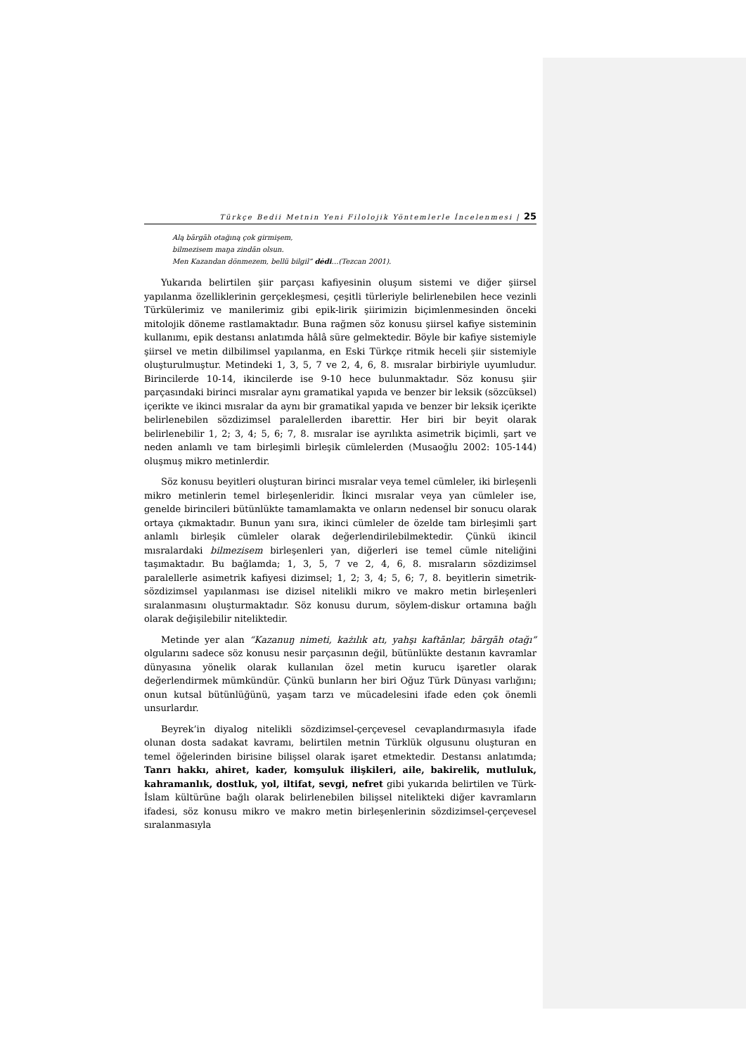Türkçe Bedii Metnin Yeni Filolojik Yöntemlerle İncelenmesi | 25
Alą bārgāh otağıną çok girmişem,
bilmezisem maŋa zindān olsun.
Men Kazandan dönmezem, bellü bilgil” dėdi…(Tezcan 2001).
Yukarıda belirtilen şiir parçası kafiyesinin oluşum sistemi ve diğer şiirsel yapılanma özelliklerinin gerçekleşmesi, çeşitli türleriyle belirlenebilen hece vezinli Türkülerimiz ve manilerimiz gibi epik-lirik şiirimizin biçimlenmesinden önceki mitolojik döneme rastlamaktadır. Buna rağmen söz konusu şiirsel kafiye sisteminin kullanımı, epik destansı anlatımda hâlâ süre gelmektedir. Böyle bir kafiye sistemiyle şiirsel ve metin dilbilimsel yapılanma, en Eski Türkçe ritmik heceli şiir sistemiyle oluşturulmuştur. Metindeki 1, 3, 5, 7 ve 2, 4, 6, 8. mısralar birbiriyle uyumludur. Birincilerde 10-14, ikincilerde ise 9-10 hece bulunmaktadır. Söz konusu şiir parçasındaki birinci mısralar aynı gramatikal yapıda ve benzer bir leksik (sözcüksel) içerikte ve ikinci mısralar da aynı bir gramatikal yapıda ve benzer bir leksik içerikte belirlenebilen sözdizimsel paralellerden ibarettir. Her biri bir beyit olarak belirlenebilir 1, 2; 3, 4; 5, 6; 7, 8. mısralar ise ayrılıkta asimetrik biçimli, şart ve neden anlamlı ve tam birleşimli birleşik cümlelerden (Musaoğlu 2002: 105-144) oluşmuş mikro metinlerdir.
Söz konusu beyitleri oluşturan birinci mısralar veya temel cümleler, iki birleşenli mikro metinlerin temel birleşenleridir. İkinci mısralar veya yan cümleler ise, genelde birincileri bütünlükte tamamlamakta ve onların nedensel bir sonucu olarak ortaya çıkmaktadır. Bunun yanı sıra, ikinci cümleler de özelde tam birleşimli şart anlamlı birleşik cümleler olarak değerlendirilebilmektedir. Çünkü ikincil mısralardaki bilmezisem birleşenleri yan, diğerleri ise temel cümle niteliğini taşımaktadır. Bu bağlamda; 1, 3, 5, 7 ve 2, 4, 6, 8. mısraların sözdizimsel paralellerle asimetrik kafiyesi dizimsel; 1, 2; 3, 4; 5, 6; 7, 8. beyitlerin simetrik-sözdizimsel yapılanması ise dizisel nitelikli mikro ve makro metin birleşenleri sıralanmasını oluşturmaktadır. Söz konusu durum, söylem-diskur ortamına bağlı olarak değişilebilir niteliktedir.
Metinde yer alan “Kazanuŋ nimeti, każılık atı, yahşı kaftānlar, bārgāh otağı” olgularını sadece söz konusu nesir parçasının değil, bütünlükte destanın kavramlar dünyasına yönelik olarak kullanılan özel metin kurucu işaretler olarak değerlendirmek mümkündür. Çünkü bunların her biri Oğuz Türk Dünyası varlığını; onun kutsal bütünlüğünü, yaşam tarzı ve mücadelesini ifade eden çok önemli unsurlardır.
Beyrek’in diyalog nitelikli sözdizimsel-çerçevesel cevaplandırmasıyla ifade olunan dosta sadakat kavramı, belirtilen metnin Türklük olgusunu oluşturan en temel öğelerinden birisine bilişsel olarak işaret etmektedir. Destansı anlatımda; Tanrı hakkı, ahiret, kader, komşuluk ilişkileri, aile, bakirelik, mutluluk, kahramanlık, dostluk, yol, iltifat, sevgi, nefret gibi yukarıda belirtilen ve Türk-İslam kültürüne bağlı olarak belirlenebilen bilişsel nitelikteki diğer kavramların ifadesi, söz konusu mikro ve makro metin birleşenlerinin sözdizimsel-çerçevesel sıralanmasıyla